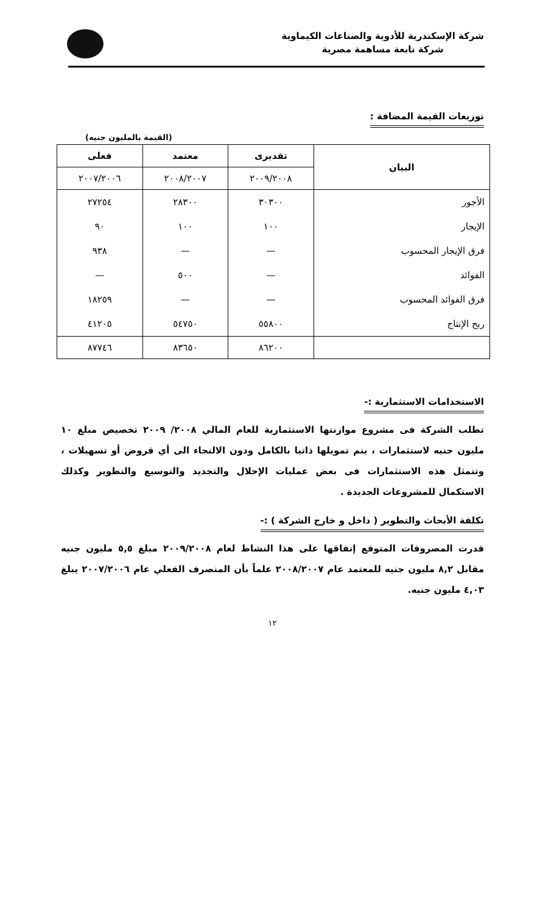شركة الإسكندرية للأدوية والصناعات الكيماوية
شركة تابعة مساهمة مصرية
توزيعات القيمة المضافة :
(القيمة بالمليون جنيه)
| البيان | تقديرى | معتمد | فعلى |
| --- | --- | --- | --- |
| | ٢٠٠٩/٢٠٠٨ | ٢٠٠٨/٢٠٠٧ | ٢٠٠٧/٢٠٠٦ |
| الأجور | ٣٠٣٠٠ | ٢٨٣٠٠ | ٢٧٢٥٤ |
| الإيجار | ١٠٠ | ١٠٠ | ٩٠ |
| فرق الإيجار المحسوب | — | — | ٩٣٨ |
| الفوائد | — | ٥٠٠ | — |
| فرق الفوائد المحسوب | — | — | ١٨٢٥٩ |
| ربح الإنتاج | ٥٥٨٠٠ | ٥٤٧٥٠ | ٤١٢٠٥ |
| | ٨٦٢٠٠ | ٨٣٦٥٠ | ٨٧٧٤٦ |
الاستخدامات الاستثمارية :-
تطلب الشركة فى مشروع موازنتها الاستثمارية للعام المالي ٢٠٠٨/ ٢٠٠٩ تخصيص مبلغ ١٠ مليون جنيه لاستثمارات ، يتم تمويلها ذاتيا بالكامل ودون الالتجاء الى أي قروض أو تسهيلات ، وتتمثل هذه الاستثمارات فى بعض عمليات الإحلال والتجديد والتوسيع والتطوير وكذلك الاستكمال للمشروعات الجديدة .
تكلفة الأبحاث والتطوير ( داخل و خارج الشركة ) :-
قدرت المصروفات المتوقع إنفاقها على هذا النشاط لعام ٢٠٠٩/٢٠٠٨ مبلغ ٥,٥ مليون جنيه مقابل ٨,٢ مليون جنيه للمعتمد عام ٢٠٠٨/٢٠٠٧ علماً بأن المنصرف الفعلي عام ٢٠٠٧/٢٠٠٦ يبلغ ٤,٠٣ مليون جنيه.
١٢